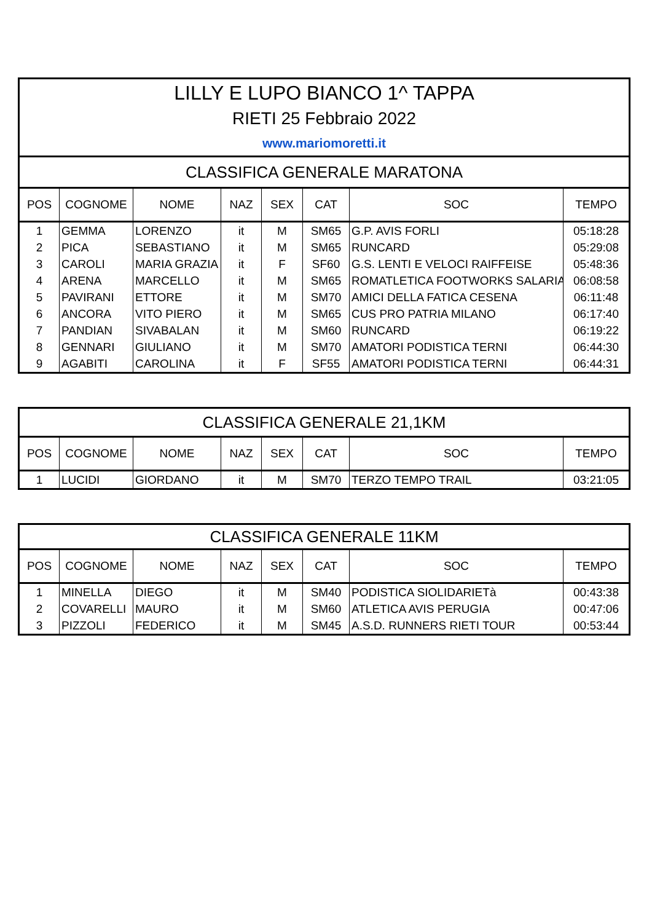| LILLY E LUPO BIANCO 1^ TAPPA | | | | | | | |
| RIETI 25 Febbraio 2022 | | | | | | | |
| www.mariomoretti.it | | | | | | | |
| CLASSIFICA GENERALE MARATONA | | | | | | | |
| POS | COGNOME | NOME | NAZ | SEX | CAT | SOC | TEMPO |
| 1 | GEMMA | LORENZO | it | M | SM65 | G.P. AVIS FORLI | 05:18:28 |
| 2 | PICA | SEBASTIANO | it | M | SM65 | RUNCARD | 05:29:08 |
| 3 | CAROLI | MARIA GRAZIA | it | F | SF60 | G.S. LENTI E VELOCI RAIFFEISE | 05:48:36 |
| 4 | ARENA | MARCELLO | it | M | SM65 | ROMATLETICA FOOTWORKS SALARIA | 06:08:58 |
| 5 | PAVIRANI | ETTORE | it | M | SM70 | AMICI DELLA FATICA CESENA | 06:11:48 |
| 6 | ANCORA | VITO PIERO | it | M | SM65 | CUS PRO PATRIA MILANO | 06:17:40 |
| 7 | PANDIAN | SIVABALAN | it | M | SM60 | RUNCARD | 06:19:22 |
| 8 | GENNARI | GIULIANO | it | M | SM70 | AMATORI PODISTICA TERNI | 06:44:30 |
| 9 | AGABITI | CAROLINA | it | F | SF55 | AMATORI PODISTICA TERNI | 06:44:31 |
| CLASSIFICA GENERALE 21,1KM | | | | | | | |
| POS | COGNOME | NOME | NAZ | SEX | CAT | SOC | TEMPO |
| 1 | LUCIDI | GIORDANO | it | M | SM70 | TERZO TEMPO TRAIL | 03:21:05 |
| CLASSIFICA GENERALE 11KM | | | | | | | |
| POS | COGNOME | NOME | NAZ | SEX | CAT | SOC | TEMPO |
| 1 | MINELLA | DIEGO | it | M | SM40 | PODISTICA SIOLIDARIETà | 00:43:38 |
| 2 | COVARELLI | MAURO | it | M | SM60 | ATLETICA AVIS PERUGIA | 00:47:06 |
| 3 | PIZZOLI | FEDERICO | it | M | SM45 | A.S.D. RUNNERS RIETI TOUR | 00:53:44 |